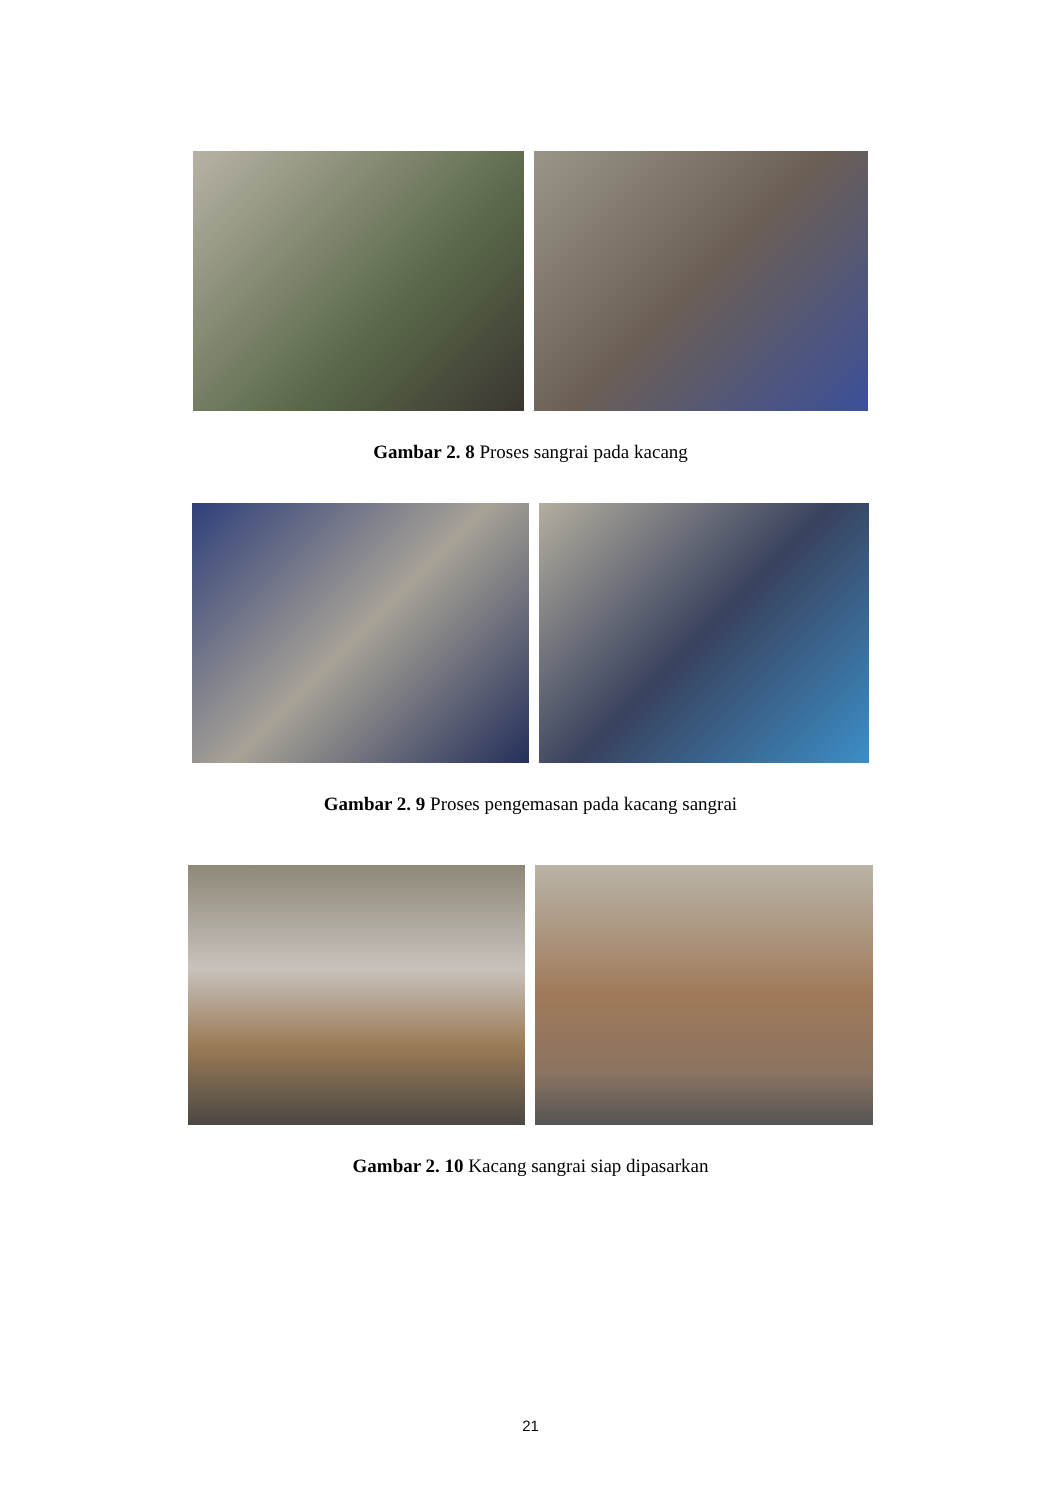Gambar 2. 8 Proses sangrai pada kacang
Gambar 2. 9 Proses pengemasan pada kacang sangrai
Gambar 2. 10 Kacang sangrai siap dipasarkan
21